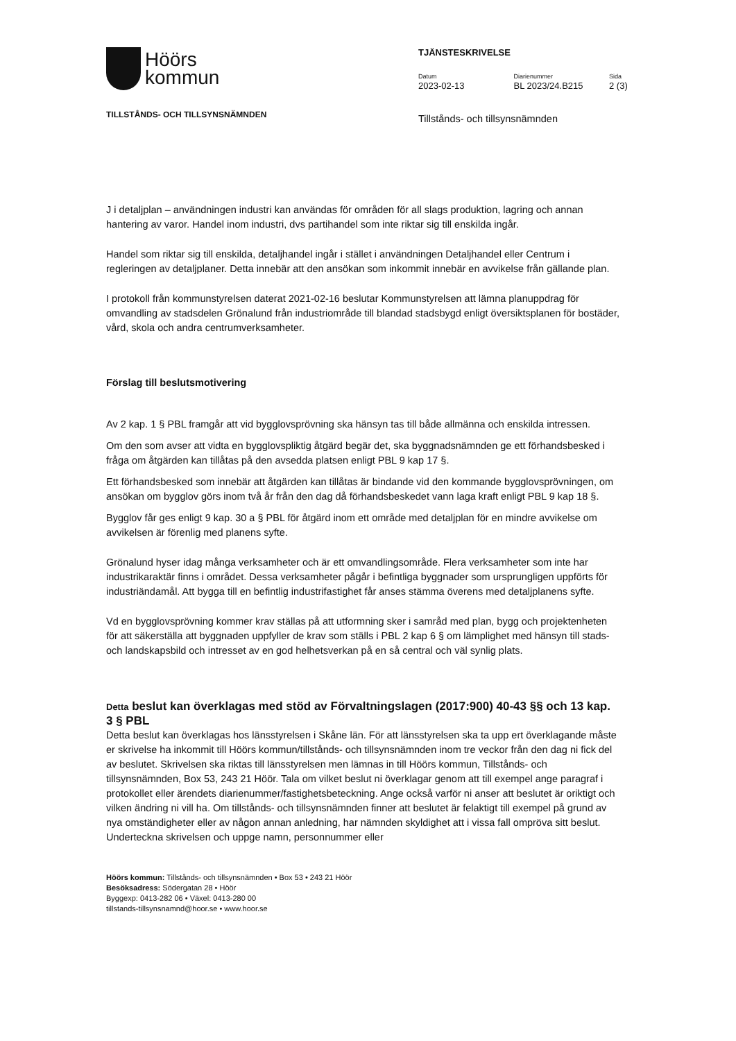Höörs
kommun
TILLSTÅNDS- OCH TILLSYNSNÄMNDEN
TJÄNSTESKRIVELSE
Datum
2023-02-13
Diarienummer
BL 2023/24.B215
Sida
2 (3)
Tillstånds- och tillsynsnämnden
J i detaljplan – användningen industri kan användas för områden för all slags produktion, lagring och annan hantering av varor. Handel inom industri, dvs partihandel som inte riktar sig till enskilda ingår.
Handel som riktar sig till enskilda, detaljhandel ingår i stället i användningen Detaljhandel eller Centrum i regleringen av detaljplaner. Detta innebär att den ansökan som inkommit innebär en avvikelse från gällande plan.
I protokoll från kommunstyrelsen daterat 2021-02-16 beslutar Kommunstyrelsen att lämna planuppdrag för omvandling av stadsdelen Grönalund från industriområde till blandad stadsbygd enligt översiktsplanen för bostäder, vård, skola och andra centrumverksamheter.
Förslag till beslutsmotivering
Av 2 kap. 1 § PBL framgår att vid bygglovsprövning ska hänsyn tas till både allmänna och enskilda intressen.
Om den som avser att vidta en bygglovspliktig åtgärd begär det, ska byggnadsnämnden ge ett förhandsbesked i fråga om åtgärden kan tillåtas på den avsedda platsen enligt PBL 9 kap 17 §.
Ett förhandsbesked som innebär att åtgärden kan tillåtas är bindande vid den kommande bygglovsprövningen, om ansökan om bygglov görs inom två år från den dag då förhandsbeskedet vann laga kraft enligt PBL 9 kap 18 §.
Bygglov får ges enligt 9 kap. 30 a § PBL för åtgärd inom ett område med detaljplan för en mindre avvikelse om avvikelsen är förenlig med planens syfte.
Grönalund hyser idag många verksamheter och är ett omvandlingsområde. Flera verksamheter som inte har industrikaraktär finns i området. Dessa verksamheter pågår i befintliga byggnader som ursprungligen uppförts för industriändamål. Att bygga till en befintlig industrifastighet får anses stämma överens med detaljplanens syfte.
Vd en bygglovsprövning kommer krav ställas på att utformning sker i samråd med plan, bygg och projektenheten för att säkerställa att byggnaden uppfyller de krav som ställs i PBL 2 kap 6 § om lämplighet med hänsyn till stads- och landskapsbild och intresset av en god helhetsverkan på en så central och väl synlig plats.
Detta beslut kan överklagas med stöd av Förvaltningslagen (2017:900) 40-43 §§ och 13 kap. 3 § PBL
Detta beslut kan överklagas hos länsstyrelsen i Skåne län. För att länsstyrelsen ska ta upp ert överklagande måste er skrivelse ha inkommit till Höörs kommun/tillstånds- och tillsynsnämnden inom tre veckor från den dag ni fick del av beslutet. Skrivelsen ska riktas till länsstyrelsen men lämnas in till Höörs kommun, Tillstånds- och tillsynsnämnden, Box 53, 243 21 Höör. Tala om vilket beslut ni överklagar genom att till exempel ange paragraf i protokollet eller ärendets diarienummer/fastighetsbeteckning. Ange också varför ni anser att beslutet är oriktigt och vilken ändring ni vill ha. Om tillstånds- och tillsynsnämnden finner att beslutet är felaktigt till exempel på grund av nya omständigheter eller av någon annan anledning, har nämnden skyldighet att i vissa fall ompröva sitt beslut. Underteckna skrivelsen och uppge namn, personnummer eller
Höörs kommun: Tillstånds- och tillsynsnämnden • Box 53 • 243 21 Höör
Besöksadress: Södergatan 28 • Höör
Byggexp: 0413-282 06 • Växel: 0413-280 00
tillstands-tillsynsnamnd@hoor.se • www.hoor.se